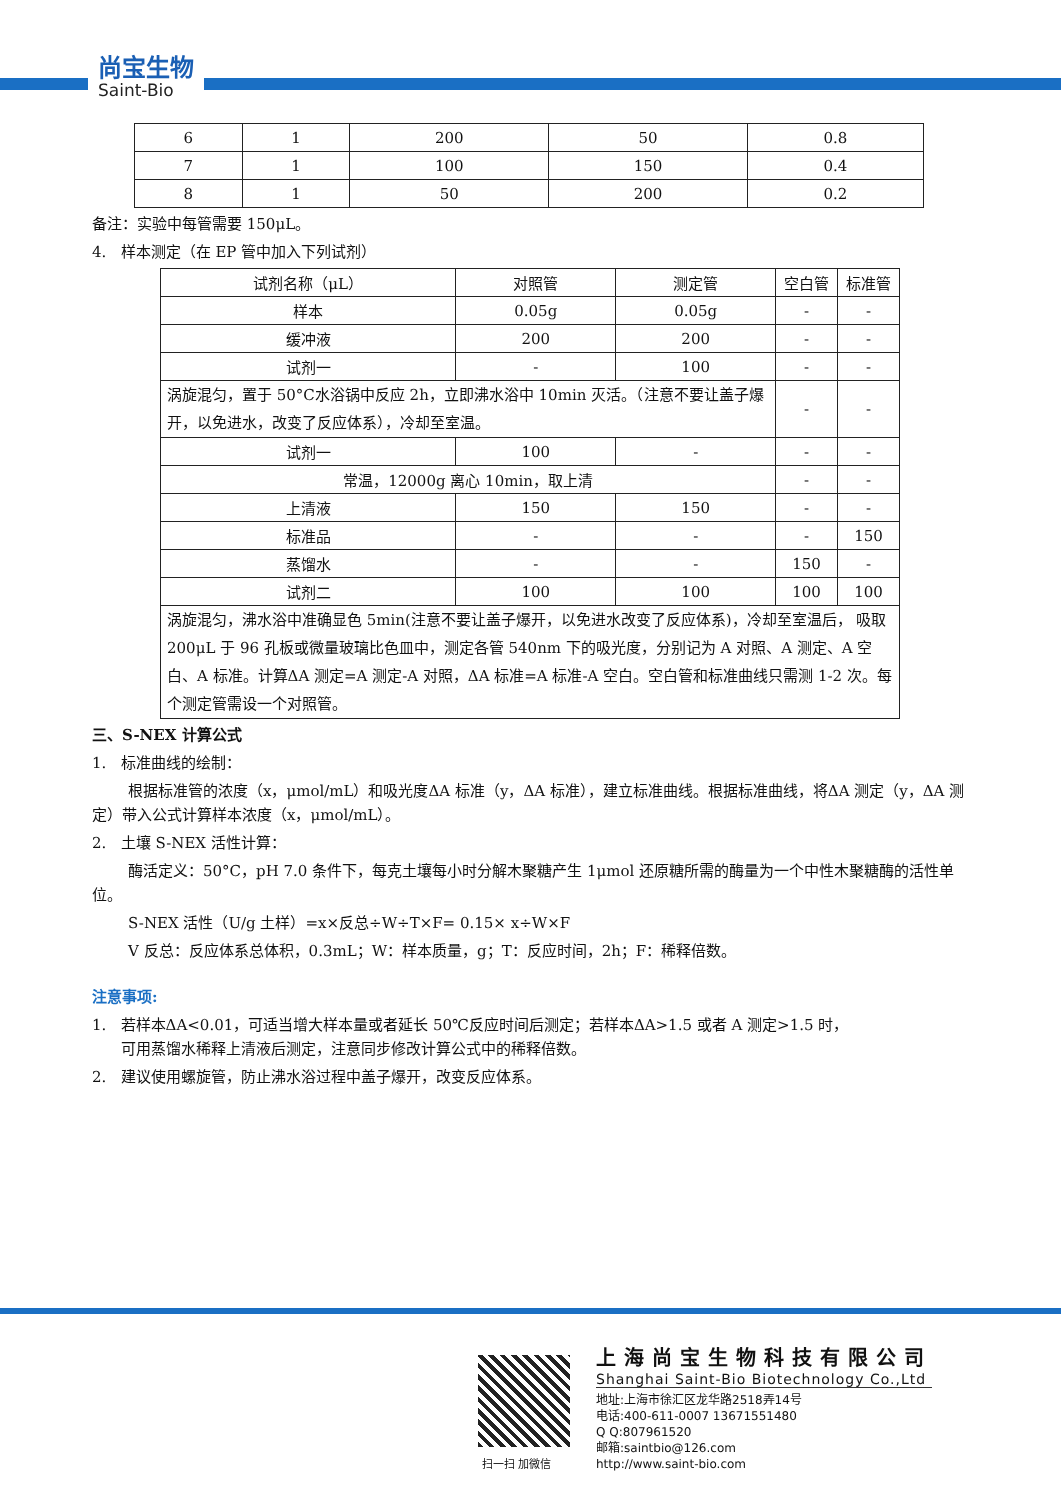尚宝生物
Saint-Bio
| 6 | 1 | 200 | 50 | 0.8 |
| 7 | 1 | 100 | 150 | 0.4 |
| 8 | 1 | 50 | 200 | 0.2 |
备注：实验中每管需要 150μL。
4. 样本测定（在 EP 管中加入下列试剂）
| 试剂名称（μL） | 对照管 | 测定管 | 空白管 | 标准管 |
| 样本 | 0.05g | 0.05g | - | - |
| 缓冲液 | 200 | 200 | - | - |
| 试剂一 | - | 100 | - | - |
| 涡旋混匀，置于 50°C水浴锅中反应 2h，立即沸水浴中 10min 灭活。（注意不要让盖子爆开，以免进水，改变了反应体系），冷却至室温。 | | | - | - |
| 试剂一 | 100 | - | - | - |
| 常温，12000g 离心 10min，取上清 | | | - | - |
| 上清液 | 150 | 150 | - | - |
| 标准品 | - | - | - | 150 |
| 蒸馏水 | - | - | 150 | - |
| 试剂二 | 100 | 100 | 100 | 100 |
| 涡旋混匀，沸水浴中准确显色 5min(注意不要让盖子爆开，以免进水改变了反应体系)，冷却至室温后， 吸取 200μL 于 96 孔板或微量玻璃比色皿中，测定各管 540nm 下的吸光度，分别记为 A 对照、A 测定、A 空白、A 标准。计算ΔA 测定=A 测定-A 对照，ΔA 标准=A 标准-A 空白。空白管和标准曲线只需测 1-2 次。每个测定管需设一个对照管。 | | | | |
三、S-NEX 计算公式
1. 标准曲线的绘制：
根据标准管的浓度（x，μmol/mL）和吸光度ΔA 标准（y，ΔA 标准），建立标准曲线。根据标准曲线，将ΔA 测定（y，ΔA 测定）带入公式计算样本浓度（x，μmol/mL）。
2. 土壤 S-NEX 活性计算：
酶活定义：50°C，pH 7.0 条件下，每克土壤每小时分解木聚糖产生 1μmol 还原糖所需的酶量为一个中性木聚糖酶的活性单位。
S-NEX 活性（U/g 土样）=x×反总÷W÷T×F= 0.15× x÷W×F
V 反总：反应体系总体积，0.3mL；W：样本质量，g；T：反应时间，2h；F：稀释倍数。
注意事项:
1. 若样本ΔA<0.01，可适当增大样本量或者延长 50℃反应时间后测定；若样本ΔA>1.5 或者 A 测定>1.5 时，
可用蒸馏水稀释上清液后测定，注意同步修改计算公式中的稀释倍数。
2. 建议使用螺旋管，防止沸水浴过程中盖子爆开，改变反应体系。
扫一扫 加微信
上海尚宝生物科技有限公司
Shanghai Saint-Bio Biotechnology Co.,Ltd
地址:上海市徐汇区龙华路2518弄14号
电话:400-611-0007 13671551480
Q Q:807961520
邮箱:saintbio@126.com
http://www.saint-bio.com